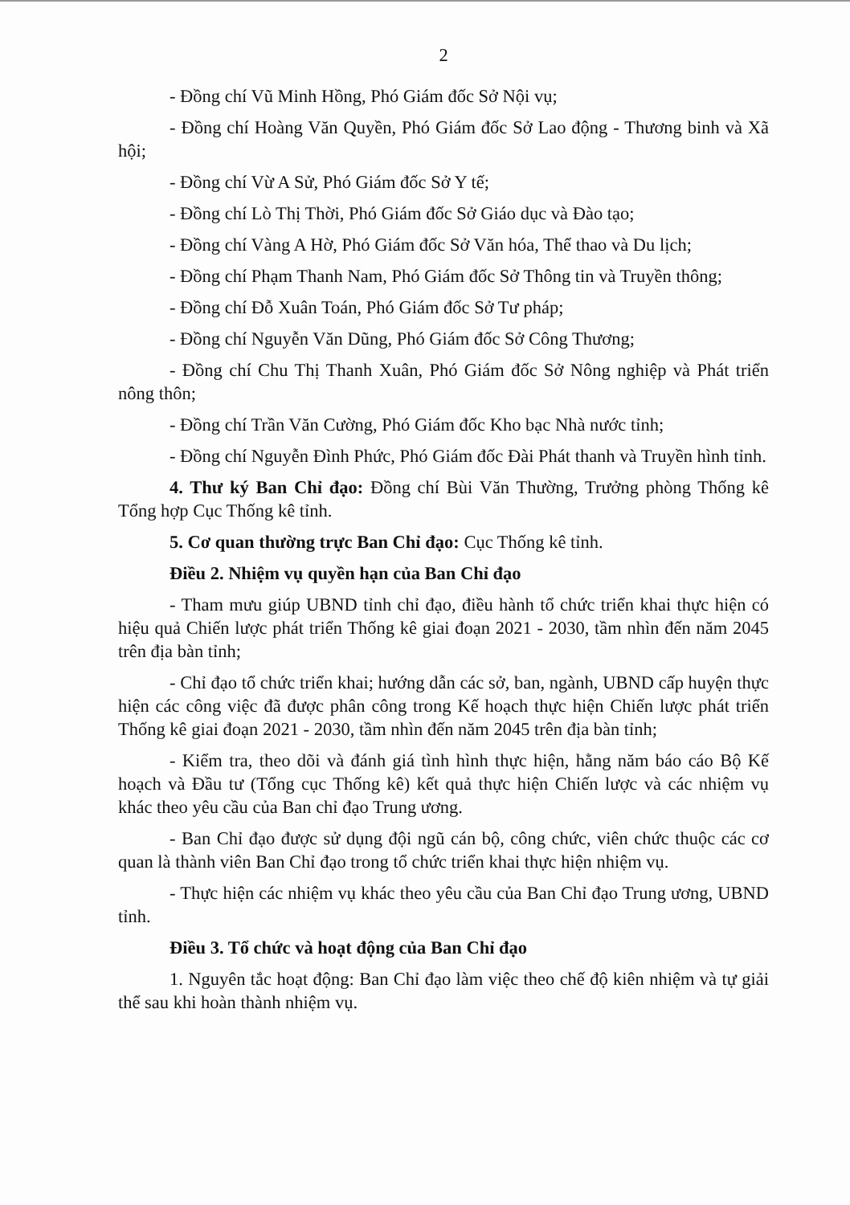2
- Đồng chí Vũ Minh Hồng, Phó Giám đốc Sở Nội vụ;
- Đồng chí Hoàng Văn Quyền, Phó Giám đốc Sở Lao động - Thương binh và Xã hội;
- Đồng chí Vừ A Sử, Phó Giám đốc Sở Y tế;
- Đồng chí Lò Thị Thời, Phó Giám đốc Sở Giáo dục và Đào tạo;
- Đồng chí Vàng A Hờ, Phó Giám đốc Sở Văn hóa, Thể thao và Du lịch;
- Đồng chí Phạm Thanh Nam, Phó Giám đốc Sở Thông tin và Truyền thông;
- Đồng chí Đỗ Xuân Toán, Phó Giám đốc Sở Tư pháp;
- Đồng chí Nguyễn Văn Dũng, Phó Giám đốc Sở Công Thương;
- Đồng chí Chu Thị Thanh Xuân, Phó Giám đốc Sở Nông nghiệp và Phát triển nông thôn;
- Đồng chí Trần Văn Cường, Phó Giám đốc Kho bạc Nhà nước tỉnh;
- Đồng chí Nguyễn Đình Phức, Phó Giám đốc Đài Phát thanh và Truyền hình tỉnh.
4. Thư ký Ban Chỉ đạo: Đồng chí Bùi Văn Thường, Trưởng phòng Thống kê Tổng hợp Cục Thống kê tỉnh.
5. Cơ quan thường trực Ban Chỉ đạo: Cục Thống kê tỉnh.
Điều 2. Nhiệm vụ quyền hạn của Ban Chỉ đạo
- Tham mưu giúp UBND tỉnh chỉ đạo, điều hành tổ chức triển khai thực hiện có hiệu quả Chiến lược phát triển Thống kê giai đoạn 2021 - 2030, tầm nhìn đến năm 2045 trên địa bàn tỉnh;
- Chỉ đạo tổ chức triển khai; hướng dẫn các sở, ban, ngành, UBND cấp huyện thực hiện các công việc đã được phân công trong Kế hoạch thực hiện Chiến lược phát triển Thống kê giai đoạn 2021 - 2030, tầm nhìn đến năm 2045 trên địa bàn tỉnh;
- Kiểm tra, theo dõi và đánh giá tình hình thực hiện, hằng năm báo cáo Bộ Kế hoạch và Đầu tư (Tổng cục Thống kê) kết quả thực hiện Chiến lược và các nhiệm vụ khác theo yêu cầu của Ban chỉ đạo Trung ương.
- Ban Chỉ đạo được sử dụng đội ngũ cán bộ, công chức, viên chức thuộc các cơ quan là thành viên Ban Chỉ đạo trong tổ chức triển khai thực hiện nhiệm vụ.
- Thực hiện các nhiệm vụ khác theo yêu cầu của Ban Chỉ đạo Trung ương, UBND tỉnh.
Điều 3. Tổ chức và hoạt động của Ban Chỉ đạo
1. Nguyên tắc hoạt động: Ban Chỉ đạo làm việc theo chế độ kiên nhiệm và tự giải thể sau khi hoàn thành nhiệm vụ.